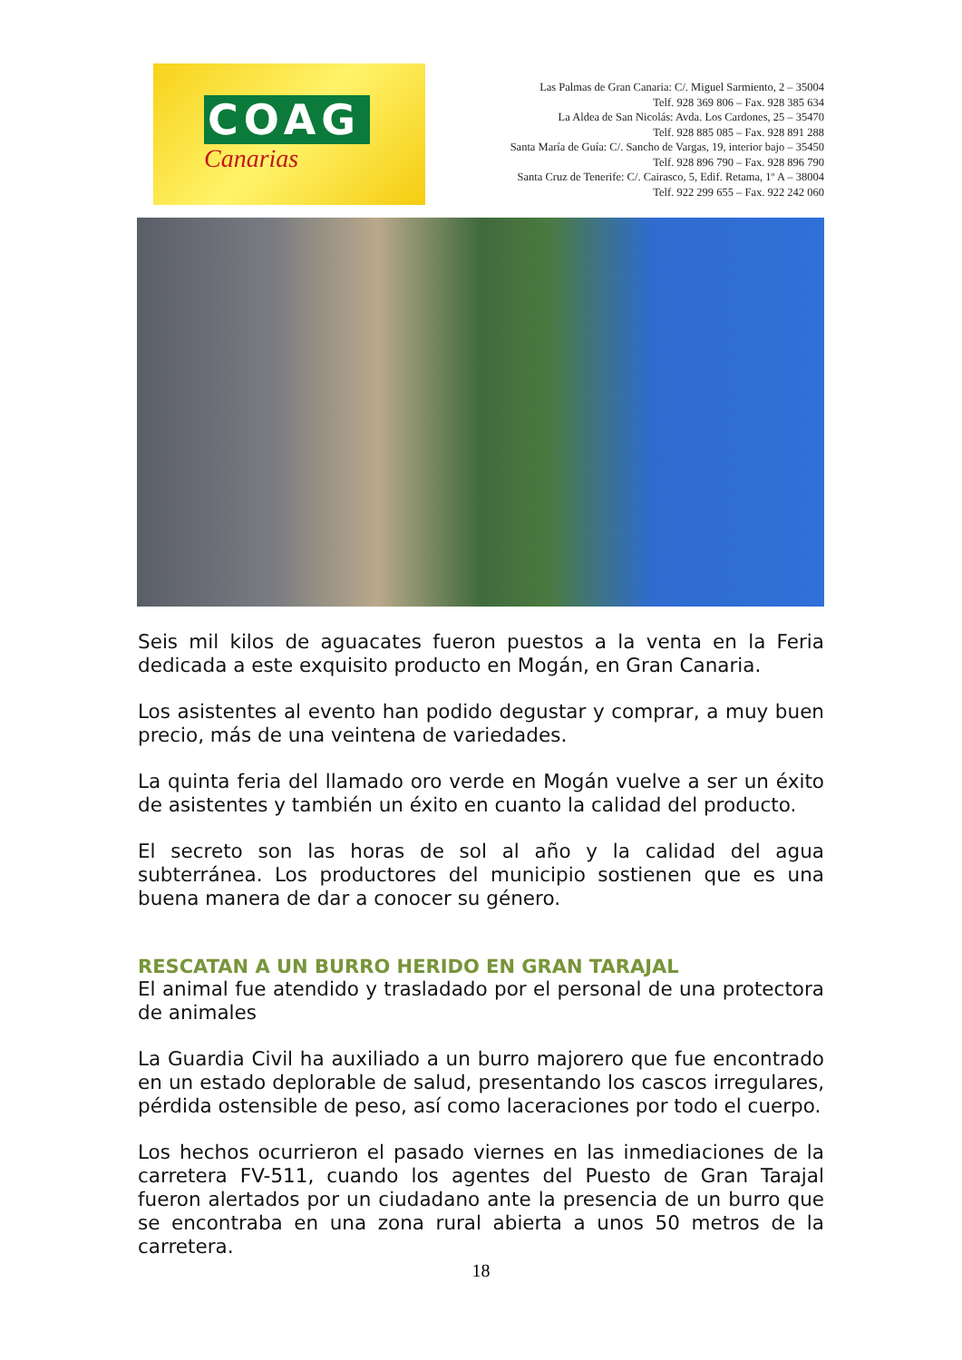COAG
Canarias
Las Palmas de Gran Canaria: C/. Miguel Sarmiento, 2 – 35004
Telf. 928 369 806 – Fax. 928 385 634
La Aldea de San Nicolás: Avda. Los Cardones, 25 – 35470
Telf. 928 885 085 – Fax. 928 891 288
Santa María de Guía: C/. Sancho de Vargas, 19, interior bajo – 35450
Telf. 928 896 790 – Fax. 928 896 790
Santa Cruz de Tenerife: C/. Cairasco, 5, Edif. Retama, 1º A – 38004
Telf. 922 299 655 – Fax. 922 242 060
Seis mil kilos de aguacates fueron puestos a la venta en la Feria dedicada a este exquisito producto en Mogán, en Gran Canaria.
Los asistentes al evento han podido degustar y comprar, a muy buen precio, más de una veintena de variedades.
La quinta feria del llamado oro verde en Mogán vuelve a ser un éxito de asistentes y también un éxito en cuanto la calidad del producto.
El secreto son las horas de sol al año y la calidad del agua subterránea. Los productores del municipio sostienen que es una buena manera de dar a conocer su género.
RESCATAN A UN BURRO HERIDO EN GRAN TARAJAL
El animal fue atendido y trasladado por el personal de una protectora de animales
La Guardia Civil ha auxiliado a un burro majorero que fue encontrado en un estado deplorable de salud, presentando los cascos irregulares, pérdida ostensible de peso, así como laceraciones por todo el cuerpo.
Los hechos ocurrieron el pasado viernes en las inmediaciones de la carretera FV-511, cuando los agentes del Puesto de Gran Tarajal fueron alertados por un ciudadano ante la presencia de un burro que se encontraba en una zona rural abierta a unos 50 metros de la carretera.
18